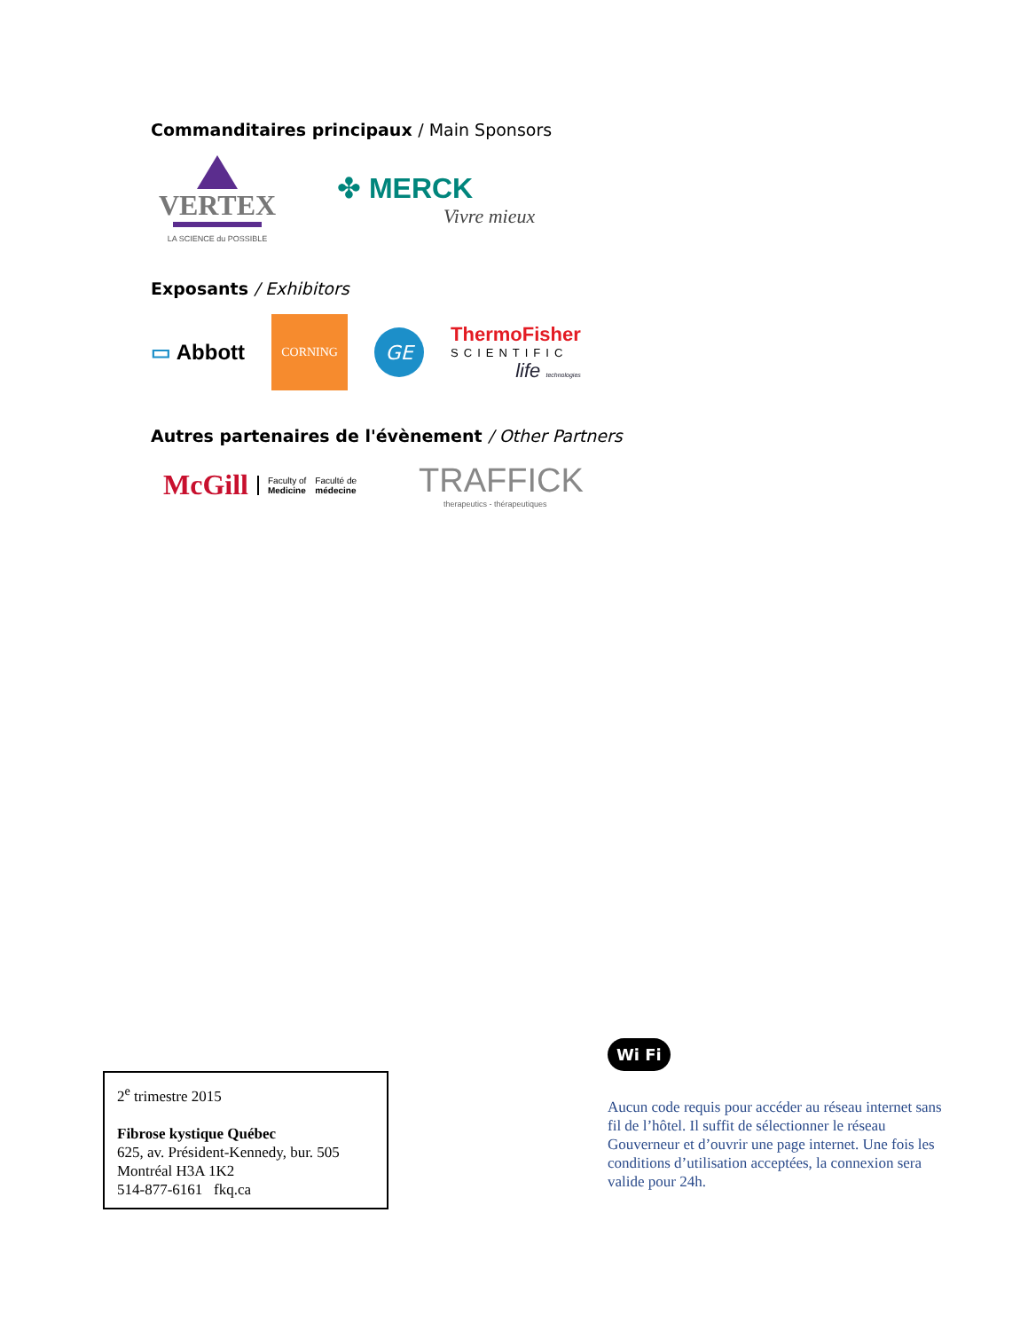Commanditaires principaux / Main Sponsors
VERTEX
LA SCIENCE du POSSIBLE
✤ MERCK
Vivre mieux
Exposants / Exhibitors
▭ Abbott
CORNING
GE
ThermoFisher
SCIENTIFIC
life technologies
Autres partenaires de l'évènement / Other Partners
McGill Faculty of
Medicine Faculté de
médecine
TRAFFICK
therapeutics - thérapeutiques
2<sup>e</sup> trimestre 2015
Fibrose kystique Québec
625, av. Président-Kennedy, bur. 505
Montréal H3A 1K2
514-877-6161 fkq.ca
Wi Fi
Aucun code requis pour accéder au réseau internet sans fil de l’hôtel. Il suffit de sélectionner le réseau Gouverneur et d’ouvrir une page internet. Une fois les conditions d’utilisation acceptées, la connexion sera valide pour 24h.